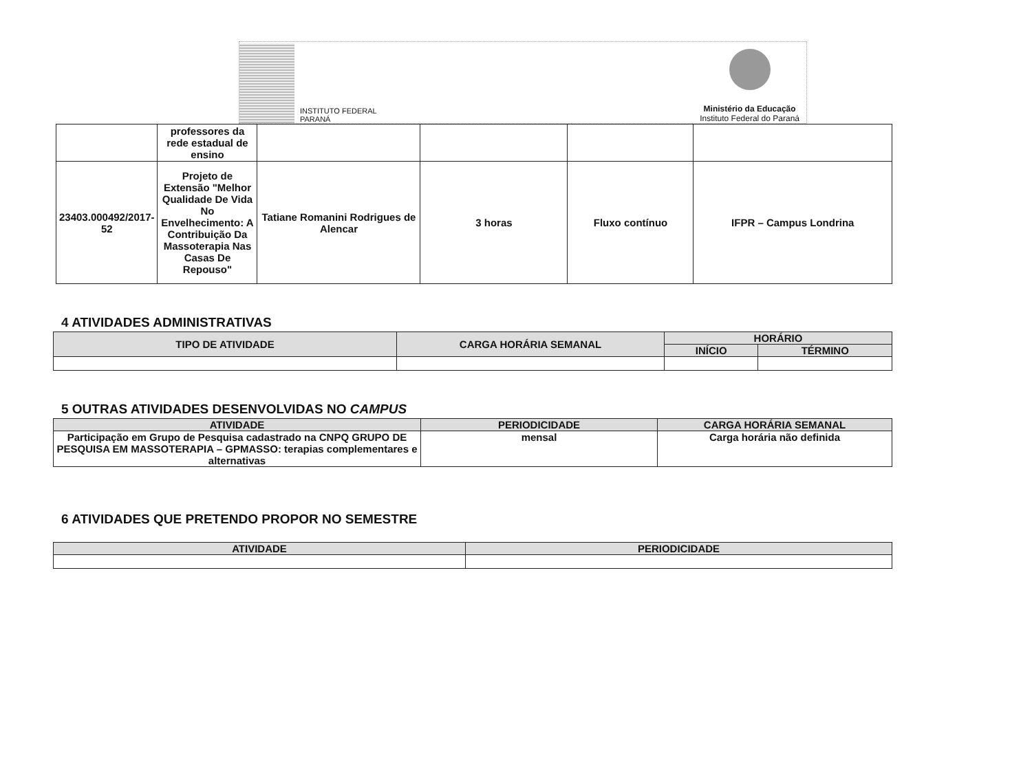INSTITUTO FEDERAL
PARANÁ
Ministério da Educação
Instituto Federal do Paraná
| | professores da rede estadual de ensino | | | | |
| 23403.000492/2017-52 | Projeto de Extensão "Melhor Qualidade De Vida No Envelhecimento: A Contribuição Da Massoterapia Nas Casas De Repouso" | Tatiane Romanini Rodrigues de Alencar | 3 horas | Fluxo contínuo | IFPR – Campus Londrina |
4 ATIVIDADES ADMINISTRATIVAS
| TIPO DE ATIVIDADE | CARGA HORÁRIA SEMANAL | HORÁRIO | |
| --- | --- | --- | --- |
| | | INÍCIO | TÉRMINO |
5 OUTRAS ATIVIDADES DESENVOLVIDAS NO CAMPUS
| ATIVIDADE | PERIODICIDADE | CARGA HORÁRIA SEMANAL |
| --- | --- | --- |
| Participação em Grupo de Pesquisa cadastrado na CNPQ GRUPO DE PESQUISA EM MASSOTERAPIA – GPMASSO: terapias complementares e alternativas | mensal | Carga horária não definida |
6 ATIVIDADES QUE PRETENDO PROPOR NO SEMESTRE
| ATIVIDADE | PERIODICIDADE |
| --- | --- |